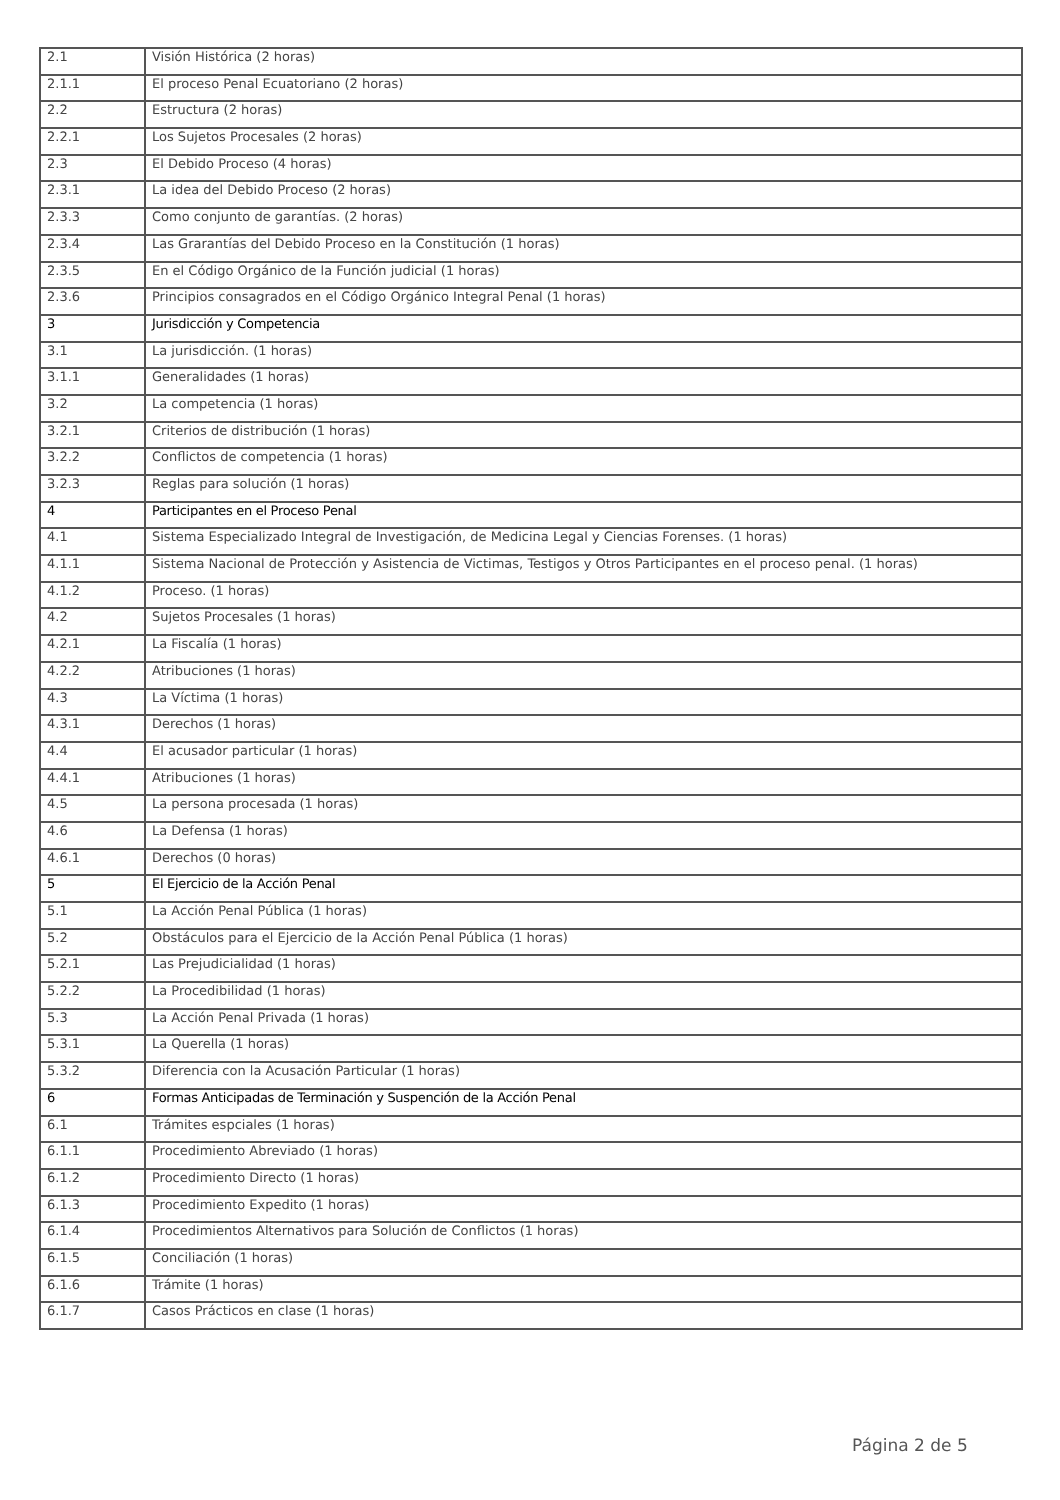| 2.1 | Visión Histórica (2 horas) |
| 2.1.1 | El proceso Penal Ecuatoriano (2 horas) |
| 2.2 | Estructura (2 horas) |
| 2.2.1 | Los Sujetos Procesales (2 horas) |
| 2.3 | El Debido Proceso (4 horas) |
| 2.3.1 | La idea del Debido Proceso (2 horas) |
| 2.3.3 | Como conjunto de garantías. (2 horas) |
| 2.3.4 | Las Grarantías del Debido Proceso en la Constitución (1 horas) |
| 2.3.5 | En el Código Orgánico de la Función judicial (1 horas) |
| 2.3.6 | Principios consagrados en el Código Orgánico Integral Penal (1 horas) |
| 3 | Jurisdicción y Competencia |
| 3.1 | La jurisdicción. (1 horas) |
| 3.1.1 | Generalidades (1 horas) |
| 3.2 | La competencia (1 horas) |
| 3.2.1 | Criterios de distribución (1 horas) |
| 3.2.2 | Conflictos de competencia (1 horas) |
| 3.2.3 | Reglas para solución (1 horas) |
| 4 | Participantes en el Proceso Penal |
| 4.1 | Sistema Especializado Integral de Investigación, de Medicina Legal y Ciencias Forenses. (1 horas) |
| 4.1.1 | Sistema Nacional de Protección y Asistencia de Victimas, Testigos y Otros Participantes en el proceso penal. (1 horas) |
| 4.1.2 | Proceso. (1 horas) |
| 4.2 | Sujetos Procesales (1 horas) |
| 4.2.1 | La Fiscalía (1 horas) |
| 4.2.2 | Atribuciones (1 horas) |
| 4.3 | La Víctima (1 horas) |
| 4.3.1 | Derechos (1 horas) |
| 4.4 | El acusador particular (1 horas) |
| 4.4.1 | Atribuciones (1 horas) |
| 4.5 | La persona procesada (1 horas) |
| 4.6 | La Defensa (1 horas) |
| 4.6.1 | Derechos (0 horas) |
| 5 | El Ejercicio de la Acción Penal |
| 5.1 | La Acción Penal Pública (1 horas) |
| 5.2 | Obstáculos para el Ejercicio de la Acción Penal Pública (1 horas) |
| 5.2.1 | Las Prejudicialidad (1 horas) |
| 5.2.2 | La Procedibilidad (1 horas) |
| 5.3 | La Acción Penal Privada (1 horas) |
| 5.3.1 | La Querella (1 horas) |
| 5.3.2 | Diferencia con la Acusación Particular (1 horas) |
| 6 | Formas Anticipadas de Terminación y Suspención de la Acción Penal |
| 6.1 | Trámites espciales (1 horas) |
| 6.1.1 | Procedimiento Abreviado (1 horas) |
| 6.1.2 | Procedimiento Directo (1 horas) |
| 6.1.3 | Procedimiento Expedito (1 horas) |
| 6.1.4 | Procedimientos Alternativos para Solución de Conflictos (1 horas) |
| 6.1.5 | Conciliación (1 horas) |
| 6.1.6 | Trámite (1 horas) |
| 6.1.7 | Casos Prácticos en clase (1 horas) |
Página 2 de 5